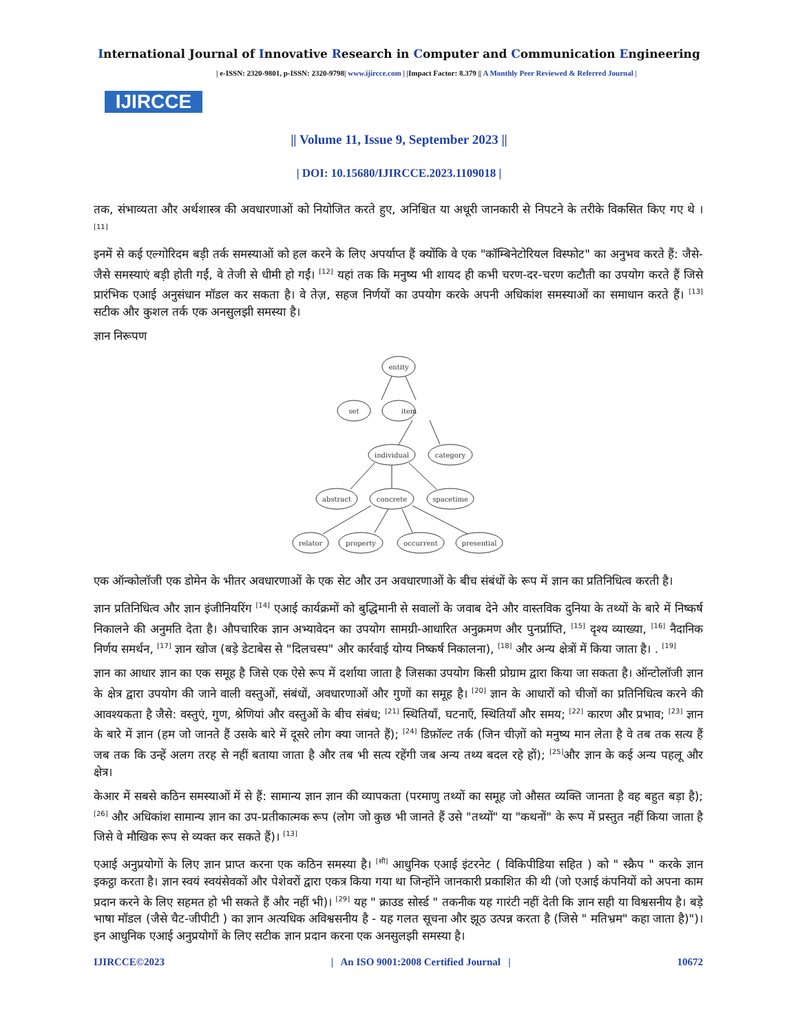International Journal of Innovative Research in Computer and Communication Engineering
IJIRCCE
| e-ISSN: 2320-9801, p-ISSN: 2320-9798| www.ijircce.com | |Impact Factor: 8.379 || A Monthly Peer Reviewed & Referred Journal |
|| Volume 11, Issue 9, September 2023 ||
| DOI: 10.15680/IJIRCCE.2023.1109018 |
तक, संभाव्यता और अर्थशास्त्र की अवधारणाओं को नियोजित करते हुए, अनिश्चित या अधूरी जानकारी से निपटने के तरीके विकसित किए गए थे । <sup>[11]</sup>
इनमें से कई एल्गोरिदम बड़ी तर्क समस्याओं को हल करने के लिए अपर्याप्त हैं क्योंकि वे एक "कॉम्बिनेटोरियल विस्फोट" का अनुभव करते हैं: जैसे-जैसे समस्याएं बड़ी होती गईं, वे तेजी से धीमी हो गईं। <sup>[12]</sup> यहां तक कि मनुष्य भी शायद ही कभी चरण-दर-चरण कटौती का उपयोग करते हैं जिसे प्रारंभिक एआई अनुसंधान मॉडल कर सकता है। वे तेज़, सहज निर्णयों का उपयोग करके अपनी अधिकांश समस्याओं का समाधान करते हैं। <sup>[13]</sup> सटीक और कुशल तर्क एक अनसुलझी समस्या है।
ज्ञान निरूपण
entity
set
item
individual
category
abstract
concrete
spacetime
relator
property
occurrent
presential
एक ऑन्कोलॉजी एक डोमेन के भीतर अवधारणाओं के एक सेट और उन अवधारणाओं के बीच संबंधों के रूप में ज्ञान का प्रतिनिधित्व करती है।
ज्ञान प्रतिनिधित्व और ज्ञान इंजीनियरिंग <sup>[14]</sup> एआई कार्यक्रमों को बुद्धिमानी से सवालों के जवाब देने और वास्तविक दुनिया के तथ्यों के बारे में निष्कर्ष निकालने की अनुमति देता है। औपचारिक ज्ञान अभ्यावेदन का उपयोग सामग्री-आधारित अनुक्रमण और पुनर्प्राप्ति, <sup>[15]</sup> दृश्य व्याख्या, <sup>[16]</sup> नैदानिक निर्णय समर्थन, <sup>[17]</sup> ज्ञान खोज (बड़े डेटाबेस से "दिलचस्प" और कार्रवाई योग्य निष्कर्ष निकालना), <sup>[18]</sup> और अन्य क्षेत्रों में किया जाता है। . <sup>[19]</sup>
ज्ञान का आधार ज्ञान का एक समूह है जिसे एक ऐसे रूप में दर्शाया जाता है जिसका उपयोग किसी प्रोग्राम द्वारा किया जा सकता है। ऑन्टोलॉजी ज्ञान के क्षेत्र द्वारा उपयोग की जाने वाली वस्तुओं, संबंधों, अवधारणाओं और गुणों का समूह है। <sup>[20]</sup> ज्ञान के आधारों को चीजों का प्रतिनिधित्व करने की आवश्यकता है जैसे: वस्तुएं, गुण, श्रेणियां और वस्तुओं के बीच संबंध; <sup>[21]</sup> स्थितियाँ, घटनाएँ, स्थितियाँ और समय; <sup>[22]</sup> कारण और प्रभाव; <sup>[23]</sup> ज्ञान के बारे में ज्ञान (हम जो जानते हैं उसके बारे में दूसरे लोग क्या जानते हैं); <sup>[24]</sup> डिफ़ॉल्ट तर्क (जिन चीज़ों को मनुष्य मान लेता है वे तब तक सत्य हैं जब तक कि उन्हें अलग तरह से नहीं बताया जाता है और तब भी सत्य रहेंगी जब अन्य तथ्य बदल रहे हों); <sup>[25]</sup>और ज्ञान के कई अन्य पहलू और क्षेत्र।
केआर में सबसे कठिन समस्याओं में से हैं: सामान्य ज्ञान ज्ञान की व्यापकता (परमाणु तथ्यों का समूह जो औसत व्यक्ति जानता है वह बहुत बड़ा है); <sup>[26]</sup> और अधिकांश सामान्य ज्ञान का उप-प्रतीकात्मक रूप (लोग जो कुछ भी जानते हैं उसे "तथ्यों" या "कथनों" के रूप में प्रस्तुत नहीं किया जाता है जिसे वे मौखिक रूप से व्यक्त कर सकते हैं)। <sup>[13]</sup>
एआई अनुप्रयोगों के लिए ज्ञान प्राप्त करना एक कठिन समस्या है। <sup>[सी]</sup> आधुनिक एआई इंटरनेट ( विकिपीडिया सहित ) को " स्क्रैप " करके ज्ञान इकट्ठा करता है। ज्ञान स्वयं स्वयंसेवकों और पेशेवरों द्वारा एकत्र किया गया था जिन्होंने जानकारी प्रकाशित की थी (जो एआई कंपनियों को अपना काम प्रदान करने के लिए सहमत हो भी सकते हैं और नहीं भी)। <sup>[29]</sup> यह " क्राउड सोर्स्ड " तकनीक यह गारंटी नहीं देती कि ज्ञान सही या विश्वसनीय है। बड़े भाषा मॉडल (जैसे चैट-जीपीटी ) का ज्ञान अत्यधिक अविश्वसनीय है - यह गलत सूचना और झूठ उत्पन्न करता है (जिसे " मतिभ्रम" कहा जाता है)")। इन आधुनिक एआई अनुप्रयोगों के लिए सटीक ज्ञान प्रदान करना एक अनसुलझी समस्या है।
IJIRCCE©2023 | An ISO 9001:2008 Certified Journal | 10672